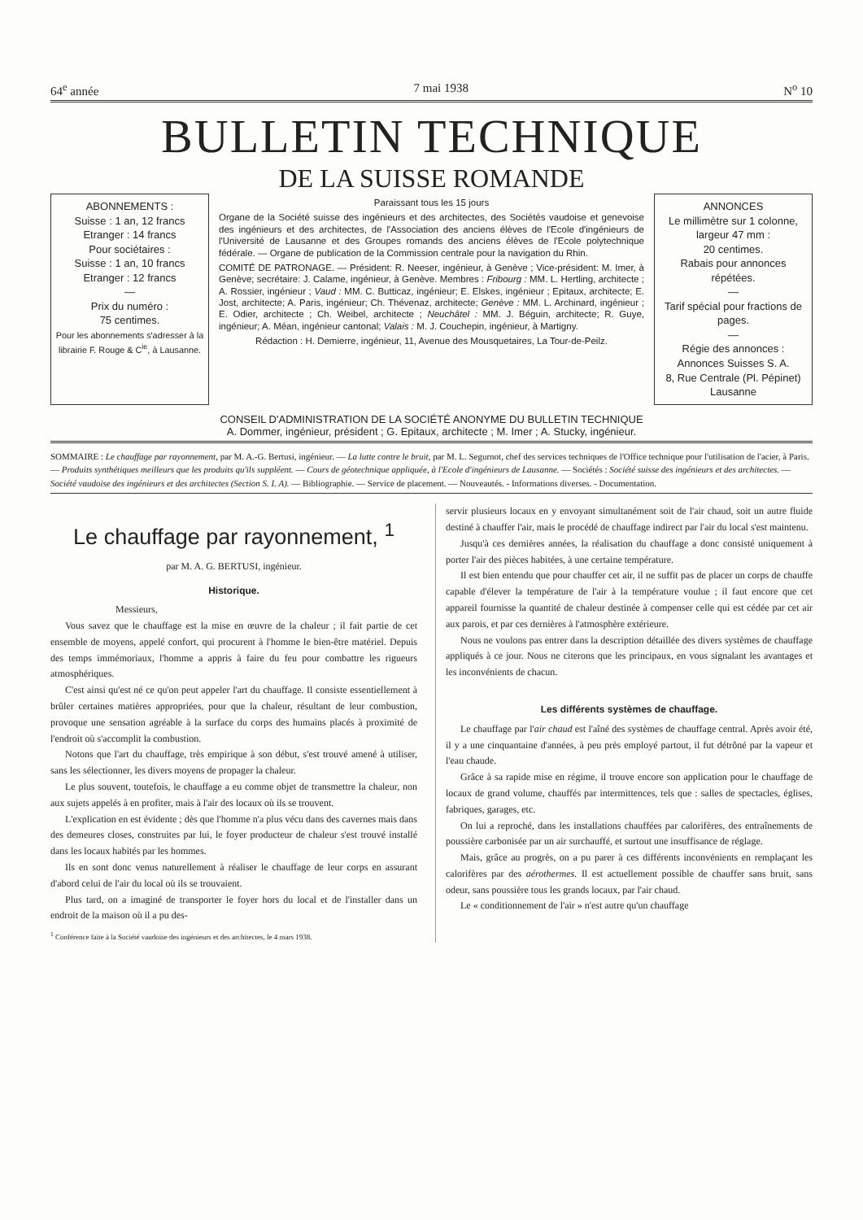64<sup>e</sup> année 7 mai 1938 N<sup>o</sup> 10
BULLETIN TECHNIQUE
DE LA SUISSE ROMANDE
ABONNEMENTS :
Suisse : 1 an, 12 francs
Etranger : 14 francs
Pour sociétaires :
Suisse : 1 an, 10 francs
Etranger : 12 francs
—
Prix du numéro :
75 centimes.
Pour les abonnements s'adresser à la librairie F. Rouge & C<sup>ie</sup>, à Lausanne.
Paraissant tous les 15 jours
Organe de la Société suisse des ingénieurs et des architectes, des Sociétés vaudoise et genevoise des ingénieurs et des architectes, de l'Association des anciens élèves de l'Ecole d'ingénieurs de l'Université de Lausanne et des Groupes romands des anciens élèves de l'Ecole polytechnique fédérale. — Organe de publication de la Commission centrale pour la navigation du Rhin.
COMITÉ DE PATRONAGE. — Président: R. Neeser, ingénieur, à Genève ; Vice-président: M. Imer, à Genève; secrétaire: J. Calame, ingénieur, à Genève. Membres : Fribourg : MM. L. Hertling, architecte ; A. Rossier, ingénieur ; Vaud : MM. C. Butticaz, ingénieur; E. Elskes, ingénieur ; Epitaux, architecte; E. Jost, architecte; A. Paris, ingénieur; Ch. Thévenaz, architecte; Genève : MM. L. Archinard, ingénieur ; E. Odier, architecte ; Ch. Weibel, architecte ; Neuchâtel : MM. J. Béguin, architecte; R. Guye, ingénieur; A. Méan, ingénieur cantonal; Valais : M. J. Couchepin, ingénieur, à Martigny.
Rédaction : H. Demierre, ingénieur, 11, Avenue des Mousquetaires, La Tour-de-Peilz.
ANNONCES
Le millimètre sur 1 colonne, largeur 47 mm :
20 centimes.
Rabais pour annonces répétées.
—
Tarif spécial pour fractions de pages.
—
Régie des annonces :
Annonces Suisses S. A.
8, Rue Centrale (Pl. Pépinet)
Lausanne
CONSEIL D'ADMINISTRATION DE LA SOCIÉTÉ ANONYME DU BULLETIN TECHNIQUE
A. Dommer, ingénieur, président ; G. Epitaux, architecte ; M. Imer ; A. Stucky, ingénieur.
SOMMAIRE : Le chauffage par rayonnement, par M. A.-G. Bertusi, ingénieur. — La lutte contre le bruit, par M. L. Segurnot, chef des services techniques de l'Office technique pour l'utilisation de l'acier, à Paris. — Produits synthétiques meilleurs que les produits qu'ils suppléent. — Cours de géotechnique appliquée, à l'Ecole d'ingénieurs de Lausanne. — Sociétés : Société suisse des ingénieurs et des architectes. — Société vaudoise des ingénieurs et des architectes (Section S. I. A). — Bibliographie. — Service de placement. — Nouveautés. - Informations diverses. - Documentation.
Le chauffage par rayonnement, <sup>1</sup>
par M. A. G. BERTUSI, ingénieur.
Historique.
Messieurs,
Vous savez que le chauffage est la mise en œuvre de la chaleur ; il fait partie de cet ensemble de moyens, appelé confort, qui procurent à l'homme le bien-être matériel. Depuis des temps immémoriaux, l'homme a appris à faire du feu pour combattre les rigueurs atmosphériques.
C'est ainsi qu'est né ce qu'on peut appeler l'art du chauffage. Il consiste essentiellement à brûler certaines matières appropriées, pour que la chaleur, résultant de leur combustion, provoque une sensation agréable à la surface du corps des humains placés à proximité de l'endroit où s'accomplit la combustion.
Notons que l'art du chauffage, très empirique à son début, s'est trouvé amené à utiliser, sans les sélectionner, les divers moyens de propager la chaleur.
Le plus souvent, toutefois, le chauffage a eu comme objet de transmettre la chaleur, non aux sujets appelés à en profiter, mais à l'air des locaux où ils se trouvent.
L'explication en est évidente ; dès que l'homme n'a plus vécu dans des cavernes mais dans des demeures closes, construites par lui, le foyer producteur de chaleur s'est trouvé installé dans les locaux habités par les hommes.
Ils en sont donc venus naturellement à réaliser le chauffage de leur corps en assurant d'abord celui de l'air du local où ils se trouvaient.
Plus tard, on a imaginé de transporter le foyer hors du local et de l'installer dans un endroit de la maison où il a pu des-
<sup>1</sup> Conférence faite à la Société vaudoise des ingénieurs et des architectes, le 4 mars 1938.
servir plusieurs locaux en y envoyant simultanément soit de l'air chaud, soit un autre fluide destiné à chauffer l'air, mais le procédé de chauffage indirect par l'air du local s'est maintenu.
Jusqu'à ces dernières années, la réalisation du chauffage a donc consisté uniquement à porter l'air des pièces habitées, à une certaine température.
Il est bien entendu que pour chauffer cet air, il ne suffit pas de placer un corps de chauffe capable d'élever la température de l'air à la température voulue ; il faut encore que cet appareil fournisse la quantité de chaleur destinée à compenser celle qui est cédée par cet air aux parois, et par ces dernières à l'atmosphère extérieure.
Nous ne voulons pas entrer dans la description détaillée des divers systèmes de chauffage appliqués à ce jour. Nous ne citerons que les principaux, en vous signalant les avantages et les inconvénients de chacun.
Les différents systèmes de chauffage.
Le chauffage par l'air chaud est l'aîné des systèmes de chauffage central. Après avoir été, il y a une cinquantaine d'années, à peu près employé partout, il fut détrôné par la vapeur et l'eau chaude.
Grâce à sa rapide mise en régime, il trouve encore son application pour le chauffage de locaux de grand volume, chauffés par intermittences, tels que : salles de spectacles, églises, fabriques, garages, etc.
On lui a reproché, dans les installations chauffées par calorifères, des entraînements de poussière carbonisée par un air surchauffé, et surtout une insuffisance de réglage.
Mais, grâce au progrès, on a pu parer à ces différents inconvénients en remplaçant les calorifères par des aérothermes. Il est actuellement possible de chauffer sans bruit, sans odeur, sans poussière tous les grands locaux, par l'air chaud.
Le « conditionnement de l'air » n'est autre qu'un chauffage